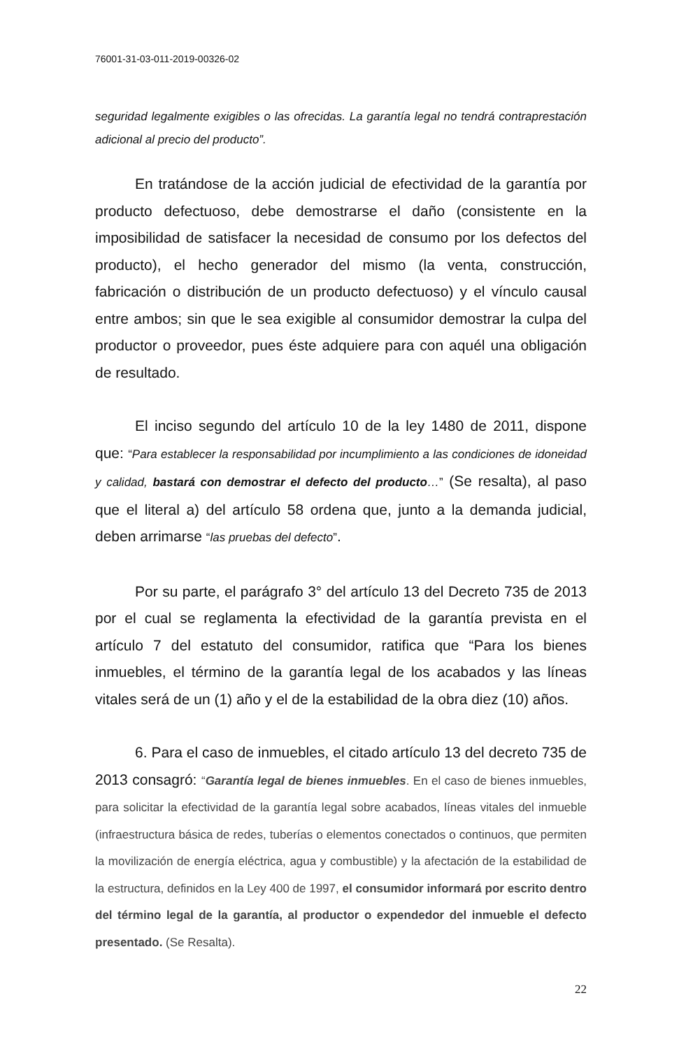76001-31-03-011-2019-00326-02
seguridad legalmente exigibles o las ofrecidas. La garantía legal no tendrá contraprestación adicional al precio del producto”.
En tratándose de la acción judicial de efectividad de la garantía por producto defectuoso, debe demostrarse el daño (consistente en la imposibilidad de satisfacer la necesidad de consumo por los defectos del producto), el hecho generador del mismo (la venta, construcción, fabricación o distribución de un producto defectuoso) y el vínculo causal entre ambos; sin que le sea exigible al consumidor demostrar la culpa del productor o proveedor, pues éste adquiere para con aquél una obligación de resultado.
El inciso segundo del artículo 10 de la ley 1480 de 2011, dispone que: “Para establecer la responsabilidad por incumplimiento a las condiciones de idoneidad y calidad, bastará con demostrar el defecto del producto…” (Se resalta), al paso que el literal a) del artículo 58 ordena que, junto a la demanda judicial, deben arrimarse “las pruebas del defecto”.
Por su parte, el parágrafo 3° del artículo 13 del Decreto 735 de 2013 por el cual se reglamenta la efectividad de la garantía prevista en el artículo 7 del estatuto del consumidor, ratifica que “Para los bienes inmuebles, el término de la garantía legal de los acabados y las líneas vitales será de un (1) año y el de la estabilidad de la obra diez (10) años.
6. Para el caso de inmuebles, el citado artículo 13 del decreto 735 de 2013 consagró: “Garantía legal de bienes inmuebles. En el caso de bienes inmuebles, para solicitar la efectividad de la garantía legal sobre acabados, líneas vitales del inmueble (infraestructura básica de redes, tuberías o elementos conectados o continuos, que permiten la movilización de energía eléctrica, agua y combustible) y la afectación de la estabilidad de la estructura, definidos en la Ley 400 de 1997, el consumidor informará por escrito dentro del término legal de la garantía, al productor o expendedor del inmueble el defecto presentado. (Se Resalta).
22